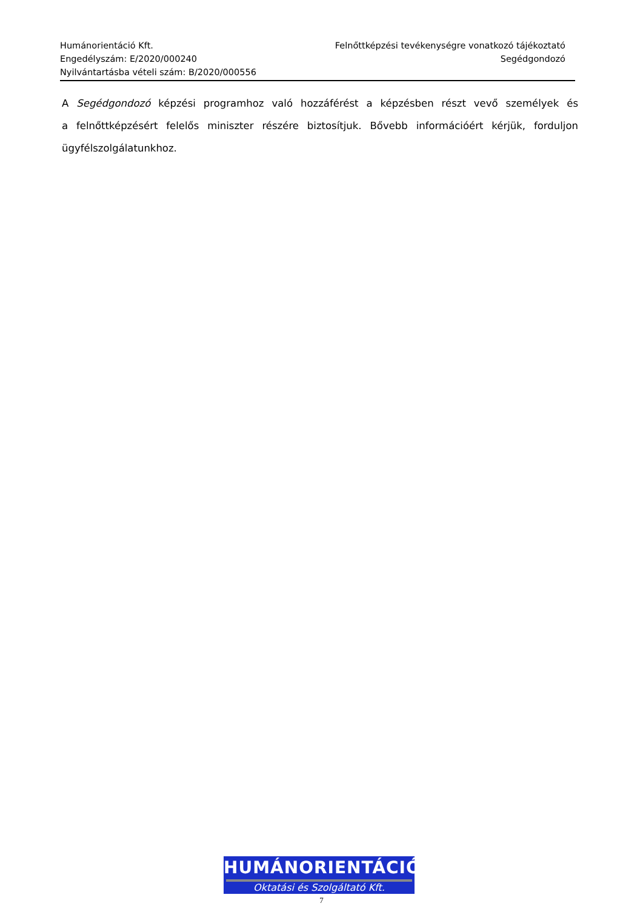Humánorientáció Kft.
Engedélyszám: E/2020/000240
Nyilvántartásba vételi szám: B/2020/000556
Felnőttképzési tevékenységre vonatkozó tájékoztató
Segédgondozó
A Segédgondozó képzési programhoz való hozzáférést a képzésben részt vevő személyek és a felnőttképzésért felelős miniszter részére biztosítjuk. Bővebb információért kérjük, forduljon ügyfélszolgálatunkhoz.
HUMÁNORIENTÁCIÓ
Oktatási és Szolgáltató Kft.
7